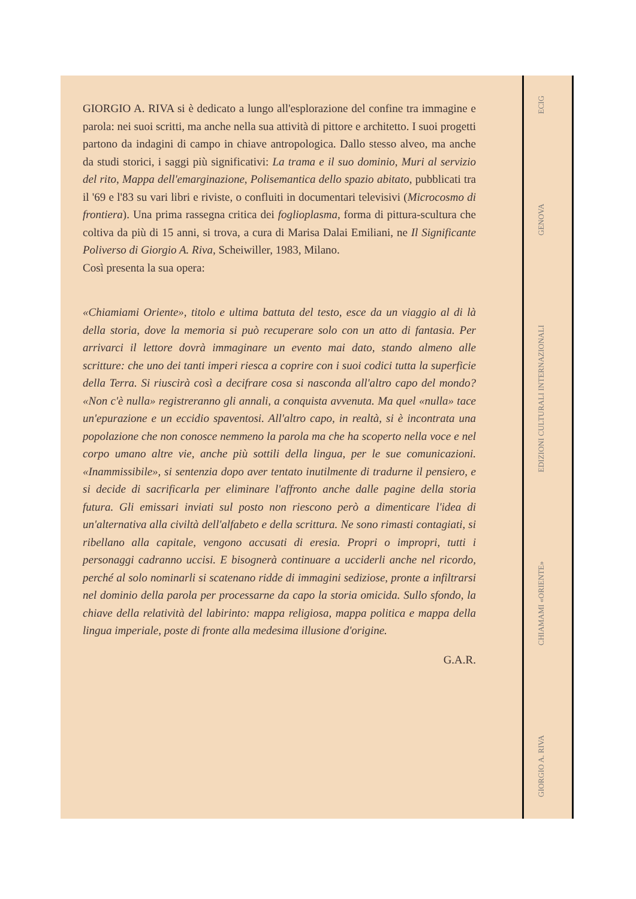GIORGIO A. RIVA si è dedicato a lungo all'esplorazione del confine tra immagine e parola: nei suoi scritti, ma anche nella sua attività di pittore e architetto. I suoi progetti partono da indagini di campo in chiave antropologica. Dallo stesso alveo, ma anche da studi storici, i saggi più significativi: La trama e il suo dominio, Muri al servizio del rito, Mappa dell'emarginazione, Polisemantica dello spazio abitato, pubblicati tra il '69 e l'83 su vari libri e riviste, o confluiti in documentari televisivi (Microcosmo di frontiera). Una prima rassegna critica dei foglioplasma, forma di pittura-scultura che coltiva da più di 15 anni, si trova, a cura di Marisa Dalai Emiliani, ne Il Significante Poliverso di Giorgio A. Riva, Scheiwiller, 1983, Milano.
Così presenta la sua opera:
«Chiamiami Oriente», titolo e ultima battuta del testo, esce da un viaggio al di là della storia, dove la memoria si può recuperare solo con un atto di fantasia. Per arrivarci il lettore dovrà immaginare un evento mai dato, stando almeno alle scritture: che uno dei tanti imperi riesca a coprire con i suoi codici tutta la superficie della Terra. Si riuscirà così a decifrare cosa si nasconda all'altro capo del mondo? «Non c'è nulla» registreranno gli annali, a conquista avvenuta. Ma quel «nulla» tace un'epurazione e un eccidio spaventosi. All'altro capo, in realtà, si è incontrata una popolazione che non conosce nemmeno la parola ma che ha scoperto nella voce e nel corpo umano altre vie, anche più sottili della lingua, per le sue comunicazioni. «Inammissibile», si sentenzia dopo aver tentato inutilmente di tradurne il pensiero, e si decide di sacrificarla per eliminare l'affronto anche dalle pagine della storia futura. Gli emissari inviati sul posto non riescono però a dimenticare l'idea di un'alternativa alla civiltà dell'alfabeto e della scrittura. Ne sono rimasti contagiati, si ribellano alla capitale, vengono accusati di eresia. Propri o impropri, tutti i personaggi cadranno uccisi. E bisognerà continuare a ucciderli anche nel ricordo, perché al solo nominarli si scatenano ridde di immagini sediziose, pronte a infiltrarsi nel dominio della parola per processarne da capo la storia omicida. Sullo sfondo, la chiave della relatività del labirinto: mappa religiosa, mappa politica e mappa della lingua imperiale, poste di fronte alla medesima illusione d'origine.
G.A.R.
GIORGIO A. RIVA CHIAMAMI «ORIENTE» EDIZIONI CULTURALI INTERNAZIONALI GENOVA ECIG